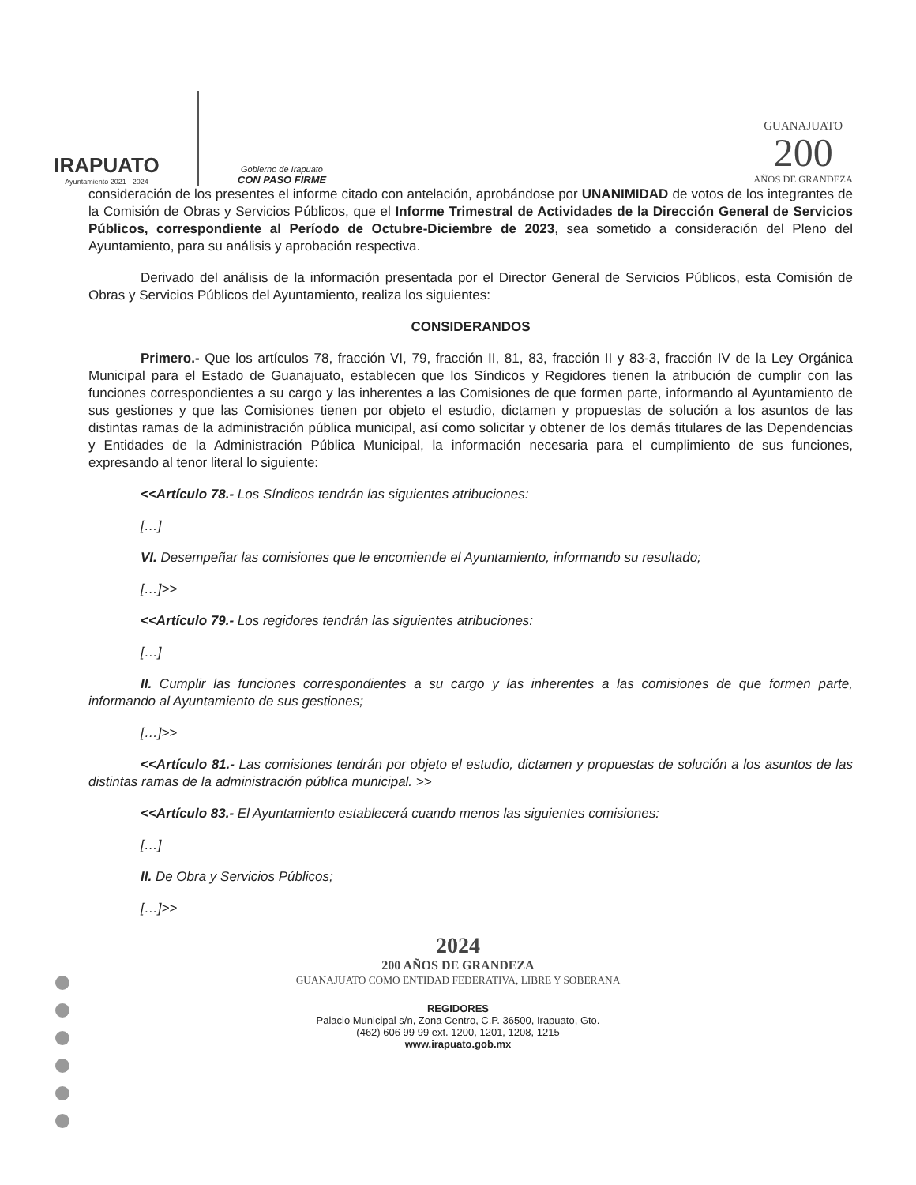IRAPUATO
Ayuntamiento 2021 - 2024
Gobierno de Irapuato
CON PASO FIRME
GUANAJUATO
200
AÑOS DE GRANDEZA
consideración de los presentes el informe citado con antelación, aprobándose por UNANIMIDAD de votos de los integrantes de la Comisión de Obras y Servicios Públicos, que el Informe Trimestral de Actividades de la Dirección General de Servicios Públicos, correspondiente al Período de Octubre-Diciembre de 2023, sea sometido a consideración del Pleno del Ayuntamiento, para su análisis y aprobación respectiva.
Derivado del análisis de la información presentada por el Director General de Servicios Públicos, esta Comisión de Obras y Servicios Públicos del Ayuntamiento, realiza los siguientes:
CONSIDERANDOS
Primero.- Que los artículos 78, fracción VI, 79, fracción II, 81, 83, fracción II y 83-3, fracción IV de la Ley Orgánica Municipal para el Estado de Guanajuato, establecen que los Síndicos y Regidores tienen la atribución de cumplir con las funciones correspondientes a su cargo y las inherentes a las Comisiones de que formen parte, informando al Ayuntamiento de sus gestiones y que las Comisiones tienen por objeto el estudio, dictamen y propuestas de solución a los asuntos de las distintas ramas de la administración pública municipal, así como solicitar y obtener de los demás titulares de las Dependencias y Entidades de la Administración Pública Municipal, la información necesaria para el cumplimiento de sus funciones, expresando al tenor literal lo siguiente:
<<Artículo 78.- Los Síndicos tendrán las siguientes atribuciones:
[…]
VI. Desempeñar las comisiones que le encomiende el Ayuntamiento, informando su resultado;
[…]>>
<<Artículo 79.- Los regidores tendrán las siguientes atribuciones:
[…]
II. Cumplir las funciones correspondientes a su cargo y las inherentes a las comisiones de que formen parte, informando al Ayuntamiento de sus gestiones;
[…]>>
<<Artículo 81.- Las comisiones tendrán por objeto el estudio, dictamen y propuestas de solución a los asuntos de las distintas ramas de la administración pública municipal. >>
<<Artículo 83.- El Ayuntamiento establecerá cuando menos las siguientes comisiones:
[…]
II. De Obra y Servicios Públicos;
[…]>>
2024
200 AÑOS DE GRANDEZA
GUANAJUATO COMO ENTIDAD FEDERATIVA, LIBRE Y SOBERANA
REGIDORES
Palacio Municipal s/n, Zona Centro, C.P. 36500, Irapuato, Gto.
(462) 606 99 99 ext. 1200, 1201, 1208, 1215
www.irapuato.gob.mx